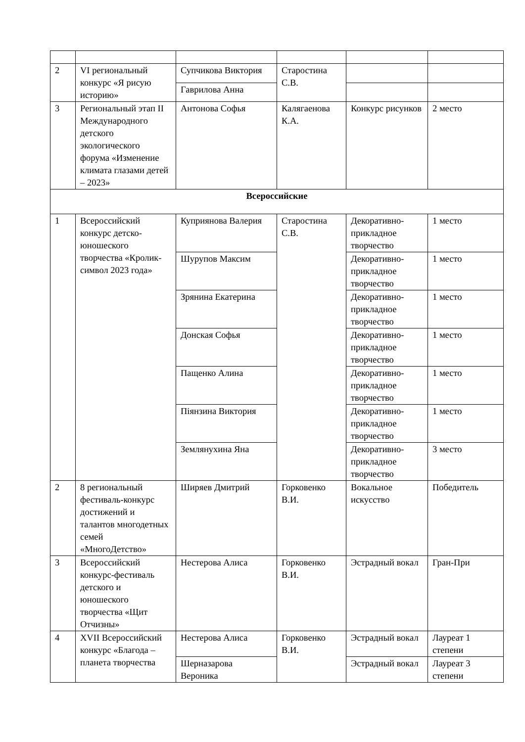| 2 | VI региональный конкурс «Я рисую историю» | Супчикова Виктория | Старостина С.В. | | |
| | | Гаврилова Анна | | | |
| 3 | Региональный этап II Международного детского экологического форума «Изменение климата глазами детей – 2023» | Антонова Софья | Калягаенова К.А. | Конкурс рисунков | 2 место |
| Всероссийские | | | | | |
| 1 | Всероссийский конкурс детско-юношеского творчества «Кролик-символ 2023 года» | Куприянова Валерия | Старостина С.В. | Декоративно-прикладное творчество | 1 место |
| | | Шурупов Максим | | Декоративно-прикладное творчество | 1 место |
| | | Зрянина Екатерина | | Декоративно-прикладное творчество | 1 место |
| | | Донская Софья | | Декоративно-прикладное творчество | 1 место |
| | | Пащенко Алина | | Декоративно-прикладное творчество | 1 место |
| | | Піянзина Виктория | | Декоративно-прикладное творчество | 1 место |
| | | Землянухина Яна | | Декоративно-прикладное творчество | 3 место |
| 2 | 8 региональный фестиваль-конкурс достижений и талантов многодетных семей «МногоДетство» | Ширяев Дмитрий | Горковенко В.И. | Вокальное искусство | Победитель |
| 3 | Всероссийский конкурс-фестиваль детского и юношеского творчества «Щит Отчизны» | Нестерова Алиса | Горковенко В.И. | Эстрадный вокал | Гран-При |
| 4 | XVII Всероссийский конкурс «Благода – планета творчества | Нестерова Алиса | Горковенко В.И. | Эстрадный вокал | Лауреат 1 степени |
| | | Шерназарова Вероника | | Эстрадный вокал | Лауреат 3 степени |